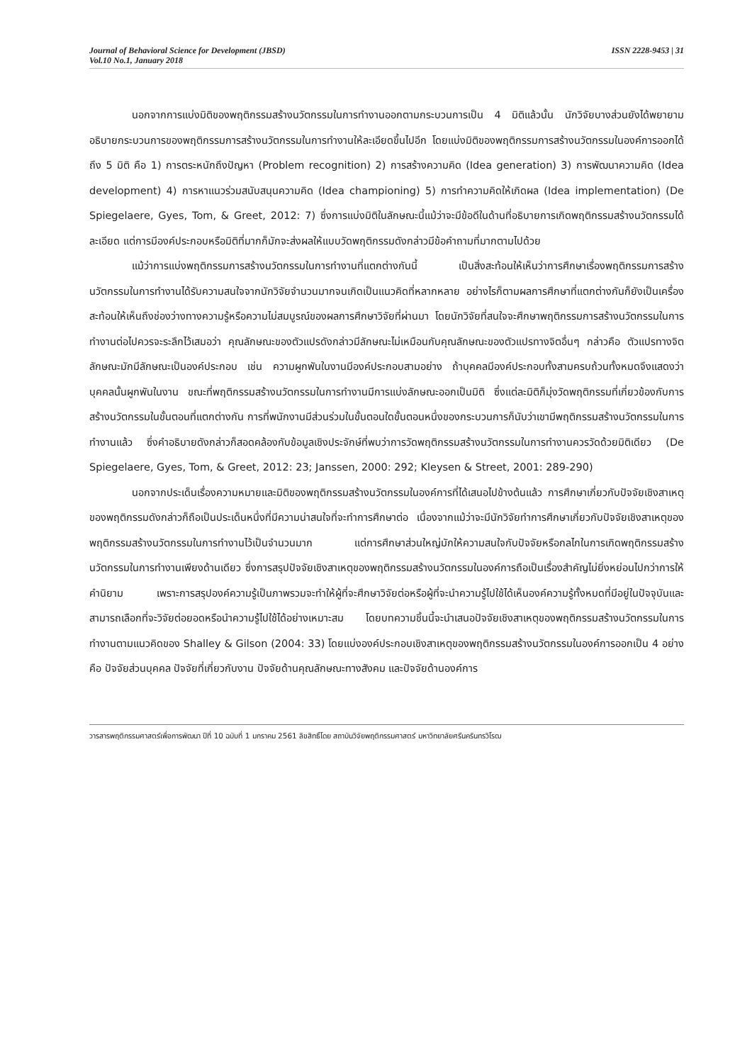Journal of Behavioral Science for Development (JBSD)
Vol.10 No.1, January 2018
ISSN 2228-9453 | 31
นอกจากการแบ่งมิติของพฤติกรรมสร้างนวัตกรรมในการทำงานออกตามกระบวนการเป็น 4 มิติแล้วนั้น นักวิจัยบางส่วนยังได้พยายามอธิบายกระบวนการของพฤติกรรมการสร้างนวัตกรรมในการทำงานให้ละเอียดขึ้นไปอีก โดยแบ่งมิติของพฤติกรรมการสร้างนวัตกรรมในองค์การออกได้ถึง 5 มิติ คือ 1) การตระหนักถึงปัญหา (Problem recognition) 2) การสร้างความคิด (Idea generation) 3) การพัฒนาความคิด (Idea development) 4) การหาแนวร่วมสนับสนุนความคิด (Idea championing) 5) การทำความคิดให้เกิดผล (Idea implementation) (De Spiegelaere, Gyes, Tom, & Greet, 2012: 7) ซึ่งการแบ่งมิติในลักษณะนี้แม้ว่าจะมีข้อดีในด้านที่อธิบายการเกิดพฤติกรรมสร้างนวัตกรรมได้ละเอียด แต่การมีองค์ประกอบหรือมิติที่มากก็มักจะส่งผลให้แบบวัดพฤติกรรมดังกล่าวมีข้อคำถามที่มากตามไปด้วย
แม้ว่าการแบ่งพฤติกรรมการสร้างนวัตกรรมในการทำงานที่แตกต่างกันนี้ เป็นสิ่งสะท้อนให้เห็นว่าการศึกษาเรื่องพฤติกรรมการสร้างนวัตกรรมในการทำงานได้รับความสนใจจากนักวิจัยจำนวนมากจนเกิดเป็นแนวคิดที่หลากหลาย อย่างไรก็ตามผลการศึกษาที่แตกต่างกันก็ยังเป็นเครื่องสะท้อนให้เห็นถึงช่องว่างทางความรู้หรือความไม่สมบูรณ์ของผลการศึกษาวิจัยที่ผ่านมา โดยนักวิจัยที่สนใจจะศึกษาพฤติกรรมการสร้างนวัตกรรมในการทำงานต่อไปควรจะระลึกไว้เสมอว่า คุณลักษณะของตัวแปรดังกล่าวมีลักษณะไม่เหมือนกับคุณลักษณะของตัวแปรทางจิตอื่นๆ กล่าวคือ ตัวแปรทางจิตลักษณะมักมีลักษณะเป็นองค์ประกอบ เช่น ความผูกพันในงานมีองค์ประกอบสามอย่าง ถ้าบุคคลมีองค์ประกอบทั้งสามครบถ้วนทั้งหมดจึงแสดงว่าบุคคลนั้นผูกพันในงาน ขณะที่พฤติกรรมสร้างนวัตกรรมในการทำงานมีการแบ่งลักษณะออกเป็นมิติ ซึ่งแต่ละมิติก็มุ่งวัดพฤติกรรมที่เกี่ยวข้องกับการสร้างนวัตกรรมในขั้นตอนที่แตกต่างกัน การที่พนักงานมีส่วนร่วมในขั้นตอนใดขั้นตอนหนึ่งของกระบวนการก็นับว่าเขามีพฤติกรรมสร้างนวัตกรรมในการทำงานแล้ว ซึ่งคำอธิบายดังกล่าวก็สอดคล้องกับข้อมูลเชิงประจักษ์ที่พบว่าการวัดพฤติกรรมสร้างนวัตกรรมในการทำงานควรวัดด้วยมิติเดียว (De Spiegelaere, Gyes, Tom, & Greet, 2012: 23; Janssen, 2000: 292; Kleysen & Street, 2001: 289-290)
นอกจากประเด็นเรื่องความหมายและมิติของพฤติกรรมสร้างนวัตกรรมในองค์การที่ได้เสนอไปข้างต้นแล้ว การศึกษาเกี่ยวกับปัจจัยเชิงสาเหตุของพฤติกรรมดังกล่าวก็ถือเป็นประเด็นหนึ่งที่มีความน่าสนใจที่จะทำการศึกษาต่อ เนื่องจากแม้ว่าจะมีนักวิจัยทำการศึกษาเกี่ยวกับปัจจัยเชิงสาเหตุของพฤติกรรมสร้างนวัตกรรมในการทำงานไว้เป็นจำนวนมาก แต่การศึกษาส่วนใหญ่มักให้ความสนใจกับปัจจัยหรือกลไกในการเกิดพฤติกรรมสร้างนวัตกรรมในการทำงานเพียงด้านเดียว ซึ่งการสรุปปัจจัยเชิงสาเหตุของพฤติกรรมสร้างนวัตกรรมในองค์การถือเป็นเรื่องสำคัญไม่ยิ่งหย่อนไปกว่าการให้คำนิยาม เพราะการสรุปองค์ความรู้เป็นภาพรวมจะทำให้ผู้ที่จะศึกษาวิจัยต่อหรือผู้ที่จะนำความรู้ไปใช้ได้เห็นองค์ความรู้ทั้งหมดที่มีอยู่ในปัจจุบันและสามารถเลือกที่จะวิจัยต่อยอดหรือนำความรู้ไปใช้ได้อย่างเหมาะสม โดยบทความชิ้นนี้จะนำเสนอปัจจัยเชิงสาเหตุของพฤติกรรมสร้างนวัตกรรมในการทำงานตามแนวคิดของ Shalley & Gilson (2004: 33) โดยแบ่งองค์ประกอบเชิงสาเหตุของพฤติกรรมสร้างนวัตกรรมในองค์การออกเป็น 4 อย่าง คือ ปัจจัยส่วนบุคคล ปัจจัยที่เกี่ยวกับงาน ปัจจัยด้านคุณลักษณะทางสังคม และปัจจัยด้านองค์การ
วารสารพฤติกรรมศาสตร์เพื่อการพัฒนา ปีที่ 10 ฉบับที่ 1 มกราคม 2561 ลิขสิทธิ์โดย สถาบันวิจัยพฤติกรรมศาสตร์ มหาวิทยาลัยศรีนครินทรวิโรฒ